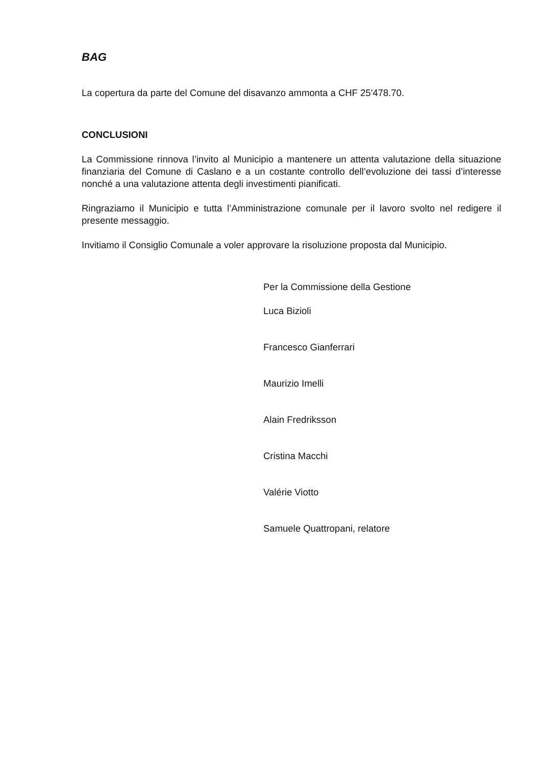BAG
La copertura da parte del Comune del disavanzo ammonta a CHF 25'478.70.
CONCLUSIONI
La Commissione rinnova l’invito al Municipio a mantenere un attenta valutazione della situazione finanziaria del Comune di Caslano e a un costante controllo dell’evoluzione dei tassi d’interesse nonché a una valutazione attenta degli investimenti pianificati.
Ringraziamo il Municipio e tutta l’Amministrazione comunale per il lavoro svolto nel redigere il presente messaggio.
Invitiamo il Consiglio Comunale a voler approvare la risoluzione proposta dal Municipio.
Per la Commissione della Gestione
Luca Bizioli
Francesco Gianferrari
Maurizio Imelli
Alain Fredriksson
Cristina Macchi
Valérie Viotto
Samuele Quattropani, relatore